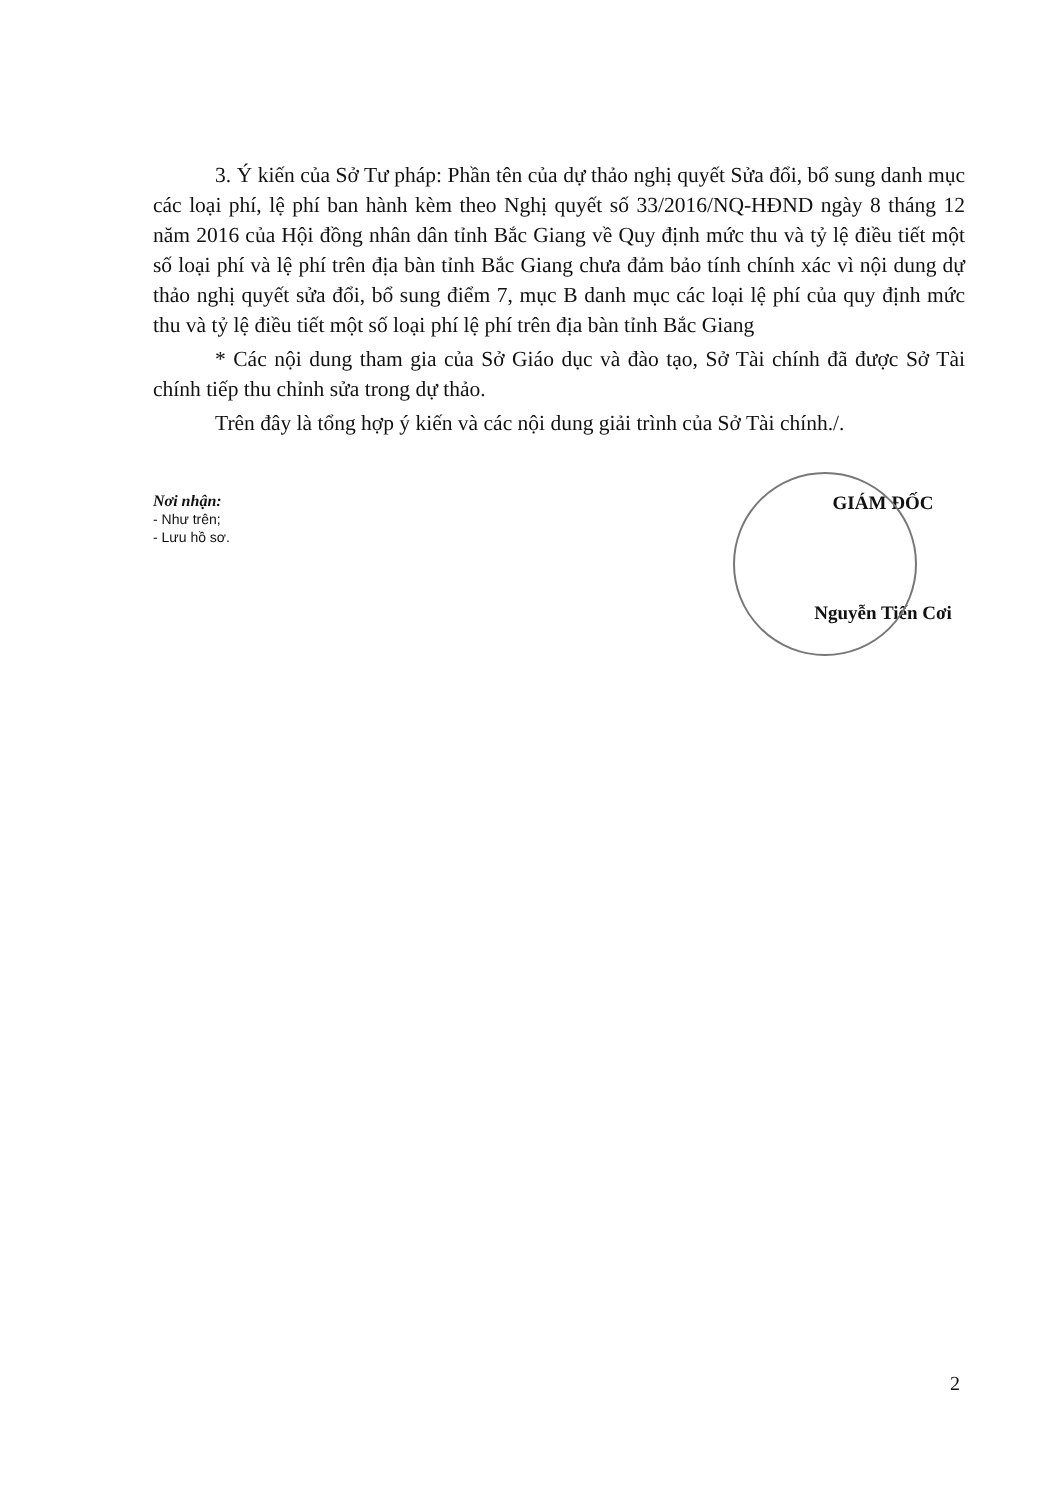3. Ý kiến của Sở Tư pháp: Phần tên của dự thảo nghị quyết Sửa đổi, bổ sung danh mục các loại phí, lệ phí ban hành kèm theo Nghị quyết số 33/2016/NQ-HĐND ngày 8 tháng 12 năm 2016 của Hội đồng nhân dân tỉnh Bắc Giang về Quy định mức thu và tỷ lệ điều tiết một số loại phí và lệ phí trên địa bàn tỉnh Bắc Giang chưa đảm bảo tính chính xác vì nội dung dự thảo nghị quyết sửa đổi, bổ sung điểm 7, mục B danh mục các loại lệ phí của quy định mức thu và tỷ lệ điều tiết một số loại phí lệ phí trên địa bàn tỉnh Bắc Giang
* Các nội dung tham gia của Sở Giáo dục và đào tạo, Sở Tài chính đã được Sở Tài chính tiếp thu chỉnh sửa trong dự thảo.
Trên đây là tổng hợp ý kiến và các nội dung giải trình của Sở Tài chính./.
Nơi nhận:
- Như trên;
- Lưu hồ sơ.
GIÁM ĐỐC
Nguyễn Tiến Cơi
2